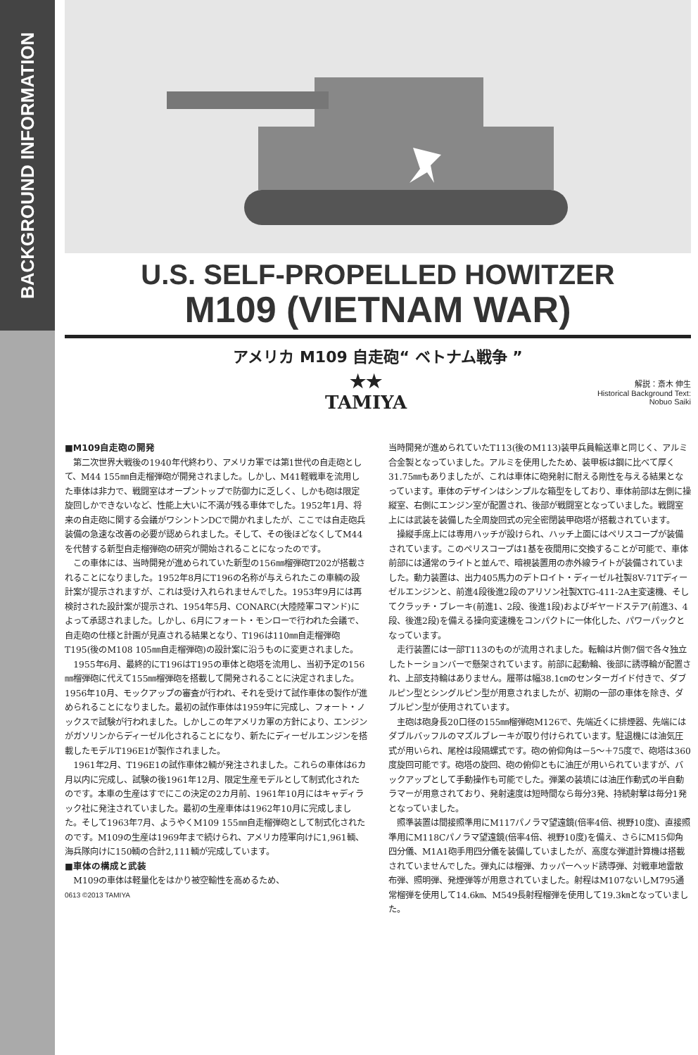BACKGROUND INFORMATION
U.S. SELF-PROPELLED HOWITZER
M109 (VIETNAM WAR)
アメリカ M109 自走砲“ ベトナム戦争 ”
★★
TAMIYA
解説：斎木 伸生
Historical Background Text:
Nobuo Saiki
■M109自走砲の開発
第二次世界大戦後の1940年代終わり、アメリカ軍では第1世代の自走砲として、M44 155㎜自走榴弾砲が開発されました。しかし、M41軽戦車を流用した車体は非力で、戦闘室はオープントップで防御力に乏しく、しかも砲は限定旋回しかできないなど、性能上大いに不満が残る車体でした。1952年1月、将来の自走砲に関する会議がワシントンDCで開かれましたが、ここでは自走砲兵装備の急速な改善の必要が認められました。そして、その後ほどなくしてM44を代替する新型自走榴弾砲の研究が開始されることになったのです。
この車体には、当時開発が進められていた新型の156㎜榴弾砲T202が搭載されることになりました。1952年8月にT196の名称が与えられたこの車輌の設計案が提示されますが、これは受け入れられませんでした。1953年9月には再検討された設計案が提示され、1954年5月、CONARC(大陸陸軍コマンド)によって承認されました。しかし、6月にフォート・モンローで行われた会議で、自走砲の仕様と計画が見直される結果となり、T196は110㎜自走榴弾砲T195(後のM108 105㎜自走榴弾砲)の設計案に沿うものに変更されました。
1955年6月、最終的にT196はT195の車体と砲塔を流用し、当初予定の156㎜榴弾砲に代えて155㎜榴弾砲を搭載して開発されることに決定されました。1956年10月、モックアップの審査が行われ、それを受けて試作車体の製作が進められることになりました。最初の試作車体は1959年に完成し、フォート・ノックスで試験が行われました。しかしこの年アメリカ軍の方針により、エンジンがガソリンからディーゼル化されることになり、新たにディーゼルエンジンを搭載したモデルT196E1が製作されました。
1961年2月、T196E1の試作車体2輌が発注されました。これらの車体は6カ月以内に完成し、試験の後1961年12月、限定生産モデルとして制式化されたのです。本車の生産はすでにこの決定の2カ月前、1961年10月にはキャディラック社に発注されていました。最初の生産車体は1962年10月に完成しました。そして1963年7月、ようやくM109 155㎜自走榴弾砲として制式化されたのです。M109の生産は1969年まで続けられ、アメリカ陸軍向けに1,961輌、海兵隊向けに150輌の合計2,111輌が完成しています。
■車体の構成と武装
M109の車体は軽量化をはかり被空輸性を高めるため、
0613 ©2013 TAMIYA
当時開発が進められていたT113(後のM113)装甲兵員輸送車と同じく、アルミ合金製となっていました。アルミを使用したため、装甲板は鋼に比べて厚く31.75㎜もありましたが、これは車体に砲発射に耐える剛性を与える結果となっています。車体のデザインはシンプルな箱型をしており、車体前部は左側に操縦室、右側にエンジン室が配置され、後部が戦闘室となっていました。戦闘室上には武装を装備した全周旋回式の完全密閉装甲砲塔が搭載されています。
操縦手席上には専用ハッチが設けられ、ハッチ上面にはペリスコープが装備されています。このペリスコープは1基を夜間用に交換することが可能で、車体前部には通常のライトと並んで、暗視装置用の赤外線ライトが装備されていました。動力装置は、出力405馬力のデトロイト・ディーゼル社製8V-71Tディーゼルエンジンと、前進4段後進2段のアリソン社製XTG-411-2A主変速機、そしてクラッチ・ブレーキ(前進1、2段、後進1段)およびギヤードステア(前進3、4段、後進2段)を備える操向変速機をコンパクトに一体化した、パワーパックとなっています。
走行装置には一部T113のものが流用されました。転輪は片側7個で各々独立したトーションバーで懸架されています。前部に起動輪、後部に誘導輪が配置され、上部支持輪はありません。履帯は幅38.1㎝のセンターガイド付きで、ダブルピン型とシングルピン型が用意されましたが、初期の一部の車体を除き、ダブルピン型が使用されています。
主砲は砲身長20口径の155㎜榴弾砲M126で、先端近くに排煙器、先端にはダブルバッフルのマズルブレーキが取り付けられています。駐退機には油気圧式が用いられ、尾栓は段隔螺式です。砲の俯仰角は－5～＋75度で、砲塔は360度旋回可能です。砲塔の旋回、砲の俯仰ともに油圧が用いられていますが、バックアップとして手動操作も可能でした。弾薬の装填には油圧作動式の半自動ラマーが用意されており、発射速度は短時間なら毎分3発、持続射撃は毎分1発となっていました。
照準装置は間接照準用にM117パノラマ望遠鏡(倍率4倍、視野10度)、直接照準用にM118Cパノラマ望遠鏡(倍率4倍、視野10度)を備え、さらにM15仰角四分儀、M1A1砲手用四分儀を装備していましたが、高度な弾道計算機は搭載されていませんでした。弾丸には榴弾、カッパーヘッド誘導弾、対戦車地雷散布弾、照明弾、発煙弾等が用意されていました。射程はM107ないしM795通常榴弾を使用して14.6㎞、M549長射程榴弾を使用して19.3㎞となっていました。